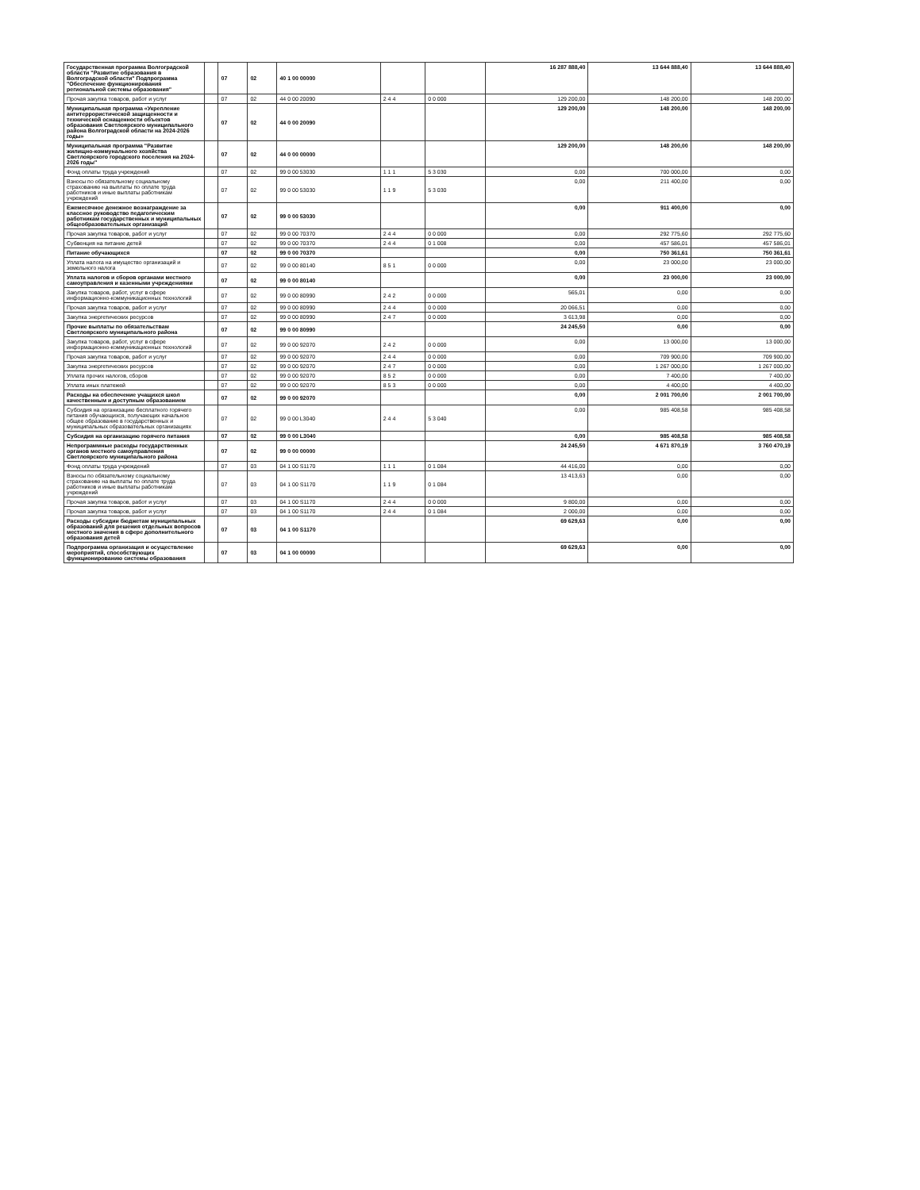| Государственная программа Волгоградской области "Развитие образования в Волгоградской области" Подпрограмма "Обеспечение функционирования региональной системы образования" | | 07 | 02 | 40 1 00 00000 | | | 16 287 888,40 | 13 644 888,40 | 13 644 888,40 |
| Прочая закупка товаров, работ и услуг | | 07 | 02 | 44 0 00 20090 | 2 4 4 | 0 0 000 | 129 200,00 | 148 200,00 | 148 200,00 |
| Муниципальная программа «Укрепление антитеррористической защищенности и технической оснащенности объектов образования Светлоярского муниципального района Волгоградской области на 2024-2026 годы» | | 07 | 02 | 44 0 00 20090 | | | 129 200,00 | 148 200,00 | 148 200,00 |
| Муниципальная программа "Развитие жилищно-коммунального хозяйства Светлоярского городского поселения на 2024-2026 годы" | | 07 | 02 | 44 0 00 00000 | | | 129 200,00 | 148 200,00 | 148 200,00 |
| Фонд оплаты труда учреждений | | 07 | 02 | 99 0 00 53030 | 1 1 1 | 5 3 030 | 0,00 | 700 000,00 | 0,00 |
| Взносы по обязательному социальному страхованию на выплаты по оплате труда работников и иные выплаты работникам учреждений | | 07 | 02 | 99 0 00 53030 | 1 1 9 | 5 3 030 | 0,00 | 211 400,00 | 0,00 |
| Ежемесячное денежное вознаграждение за классное руководство педагогическим работникам государственных и муниципальных общеобразовательных организаций | | 07 | 02 | 99 0 00 53030 | | | 0,00 | 911 400,00 | 0,00 |
| Прочая закупка товаров, работ и услуг | | 07 | 02 | 99 0 00 70370 | 2 4 4 | 0 0 000 | 0,00 | 292 775,60 | 292 775,60 |
| Субвенция на питание детей | | 07 | 02 | 99 0 00 70370 | 2 4 4 | 0 1 008 | 0,00 | 457 586,01 | 457 586,01 |
| Питание обучающихся | | 07 | 02 | 99 0 00 70370 | | | 0,00 | 750 361,61 | 750 361,61 |
| Уплата налога на имущество организаций и земельного налога | | 07 | 02 | 99 0 00 80140 | 8 5 1 | 0 0 000 | 0,00 | 23 000,00 | 23 000,00 |
| Уплата налогов и сборов органами местного самоуправления и казенными учреждениями | | 07 | 02 | 99 0 00 80140 | | | 0,00 | 23 000,00 | 23 000,00 |
| Закупка товаров, работ, услуг в сфере информационно-коммуникационных технологий | | 07 | 02 | 99 0 00 80990 | 2 4 2 | 0 0 000 | 565,01 | 0,00 | 0,00 |
| Прочая закупка товаров, работ и услуг | | 07 | 02 | 99 0 00 80990 | 2 4 4 | 0 0 000 | 20 066,51 | 0,00 | 0,00 |
| Закупка энергетических ресурсов | | 07 | 02 | 99 0 00 80990 | 2 4 7 | 0 0 000 | 3 613,98 | 0,00 | 0,00 |
| Прочие выплаты по обязательствам Светлоярского муниципального района | | 07 | 02 | 99 0 00 80990 | | | 24 245,50 | 0,00 | 0,00 |
| Закупка товаров, работ, услуг в сфере информационно-коммуникационных технологий | | 07 | 02 | 99 0 00 92070 | 2 4 2 | 0 0 000 | 0,00 | 13 000,00 | 13 000,00 |
| Прочая закупка товаров, работ и услуг | | 07 | 02 | 99 0 00 92070 | 2 4 4 | 0 0 000 | 0,00 | 709 900,00 | 709 900,00 |
| Закупка энергетических ресурсов | | 07 | 02 | 99 0 00 92070 | 2 4 7 | 0 0 000 | 0,00 | 1 267 000,00 | 1 267 000,00 |
| Уплата прочих налогов, сборов | | 07 | 02 | 99 0 00 92070 | 8 5 2 | 0 0 000 | 0,00 | 7 400,00 | 7 400,00 |
| Уплата иных платежей | | 07 | 02 | 99 0 00 92070 | 8 5 3 | 0 0 000 | 0,00 | 4 400,00 | 4 400,00 |
| Расходы на обеспечение учащихся школ качественным и доступным образованием | | 07 | 02 | 99 0 00 92070 | | | 0,00 | 2 001 700,00 | 2 001 700,00 |
| Субсидия на организацию бесплатного горячего питания обучающихся, получающих начальное общее образование в государственных и муниципальных образовательных организациях | | 07 | 02 | 99 0 00 L3040 | 2 4 4 | 5 3 040 | 0,00 | 985 408,58 | 985 408,58 |
| Субсидия на организацию горячего питания | | 07 | 02 | 99 0 00 L3040 | | | 0,00 | 985 408,58 | 985 408,58 |
| Непрограммные расходы государственных органов местного самоуправления Светлоярского муниципального района | | 07 | 02 | 99 0 00 00000 | | | 24 245,50 | 4 671 870,19 | 3 760 470,19 |
| Фонд оплаты труда учреждений | | 07 | 03 | 04 1 00 S1170 | 1 1 1 | 0 1 084 | 44 416,00 | 0,00 | 0,00 |
| Взносы по обязательному социальному страхованию на выплаты по оплате труда работников и иные выплаты работникам учреждений | | 07 | 03 | 04 1 00 S1170 | 1 1 9 | 0 1 084 | 13 413,63 | 0,00 | 0,00 |
| Прочая закупка товаров, работ и услуг | | 07 | 03 | 04 1 00 S1170 | 2 4 4 | 0 0 000 | 9 800,00 | 0,00 | 0,00 |
| Прочая закупка товаров, работ и услуг | | 07 | 03 | 04 1 00 S1170 | 2 4 4 | 0 1 084 | 2 000,00 | 0,00 | 0,00 |
| Расходы субсидии бюджетам муниципальных образований для решения отдельных вопросов местного значения в сфере дополнительного образования детей | | 07 | 03 | 04 1 00 S1170 | | | 69 629,63 | 0,00 | 0,00 |
| Подпрограмма организация и осуществление мероприятий, способствующих функционированию системы образования | | 07 | 03 | 04 1 00 00000 | | | 69 629,63 | 0,00 | 0,00 |